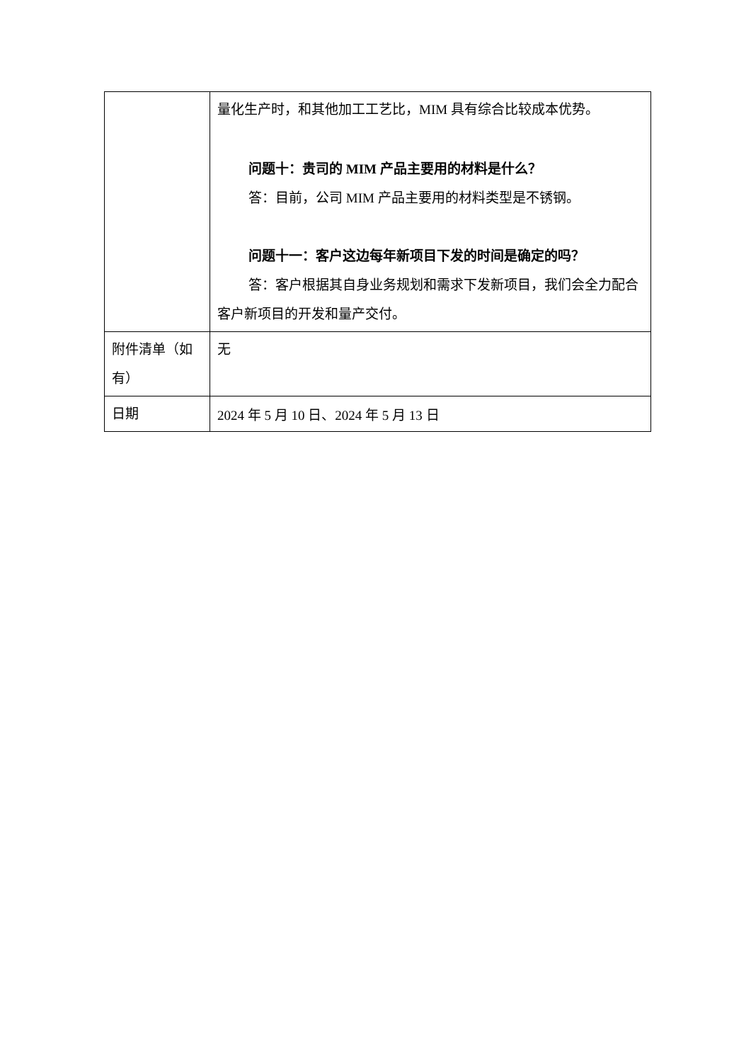| | 量化生产时，和其他加工工艺比，MIM 具有综合比较成本优势。 问题十：贵司的 MIM 产品主要用的材料是什么？ 答：目前，公司 MIM 产品主要用的材料类型是不锈钢。 问题十一：客户这边每年新项目下发的时间是确定的吗？ 答：客户根据其自身业务规划和需求下发新项目，我们会全力配合客户新项目的开发和量产交付。 |
| 附件清单（如有） | 无 |
| 日期 | 2024 年 5 月 10 日、2024 年 5 月 13 日 |